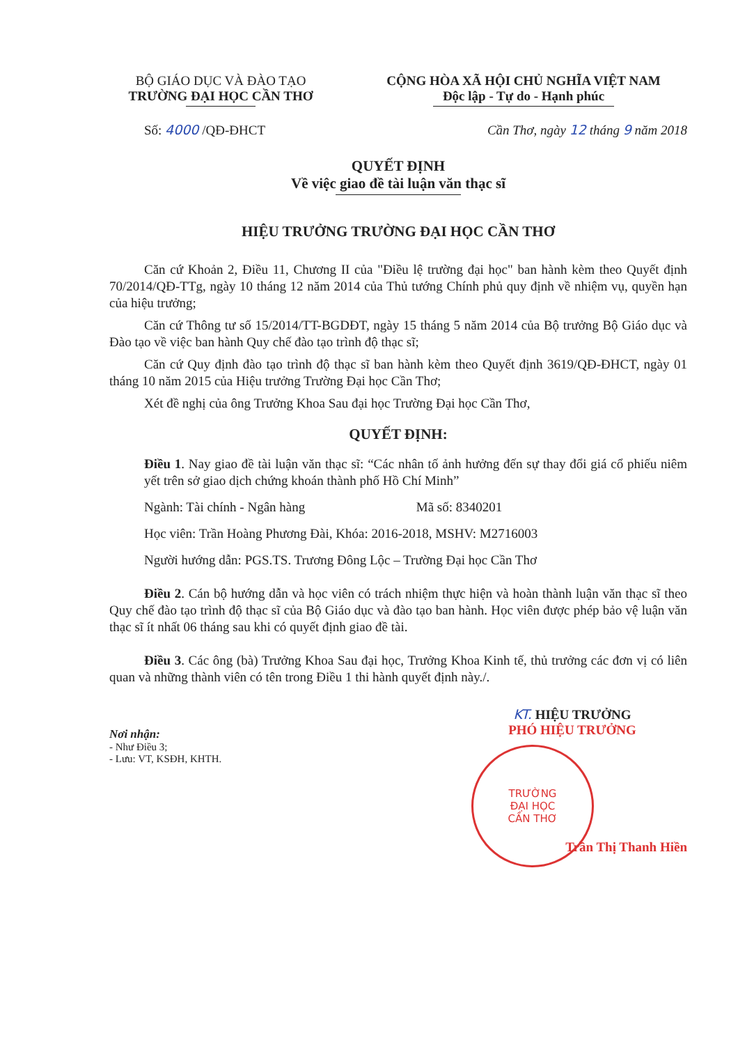BỘ GIÁO DỤC VÀ ĐÀO TẠO
TRƯỜNG ĐẠI HỌC CẦN THƠ
CỘNG HÒA XÃ HỘI CHỦ NGHĨA VIỆT NAM
Độc lập - Tự do - Hạnh phúc
Số: 4000 /QĐ-ĐHCT Cần Thơ, ngày 12 tháng 9 năm 2018
QUYẾT ĐỊNH
Về việc giao đề tài luận văn thạc sĩ
HIỆU TRƯỞNG TRƯỜNG ĐẠI HỌC CẦN THƠ
Căn cứ Khoản 2, Điều 11, Chương II của "Điều lệ trường đại học" ban hành kèm theo Quyết định 70/2014/QĐ-TTg, ngày 10 tháng 12 năm 2014 của Thủ tướng Chính phủ quy định về nhiệm vụ, quyền hạn của hiệu trưởng;
Căn cứ Thông tư số 15/2014/TT-BGDĐT, ngày 15 tháng 5 năm 2014 của Bộ trưởng Bộ Giáo dục và Đào tạo về việc ban hành Quy chế đào tạo trình độ thạc sĩ;
Căn cứ Quy định đào tạo trình độ thạc sĩ ban hành kèm theo Quyết định 3619/QĐ-ĐHCT, ngày 01 tháng 10 năm 2015 của Hiệu trưởng Trường Đại học Cần Thơ;
Xét đề nghị của ông Trưởng Khoa Sau đại học Trường Đại học Cần Thơ,
QUYẾT ĐỊNH:
Điều 1. Nay giao đề tài luận văn thạc sĩ: “Các nhân tố ảnh hưởng đến sự thay đổi giá cổ phiếu niêm yết trên sở giao dịch chứng khoán thành phố Hồ Chí Minh”
Ngành: Tài chính - Ngân hàng Mã số: 8340201
Học viên: Trần Hoàng Phương Đài, Khóa: 2016-2018, MSHV: M2716003
Người hướng dẫn: PGS.TS. Trương Đông Lộc – Trường Đại học Cần Thơ
Điều 2. Cán bộ hướng dẫn và học viên có trách nhiệm thực hiện và hoàn thành luận văn thạc sĩ theo Quy chế đào tạo trình độ thạc sĩ của Bộ Giáo dục và đào tạo ban hành. Học viên được phép bảo vệ luận văn thạc sĩ ít nhất 06 tháng sau khi có quyết định giao đề tài.
Điều 3. Các ông (bà) Trưởng Khoa Sau đại học, Trưởng Khoa Kinh tế, thủ trưởng các đơn vị có liên quan và những thành viên có tên trong Điều 1 thi hành quyết định này./.
Nơi nhận:
- Như Điều 3;
- Lưu: VT, KSĐH, KHTH.
KT. HIỆU TRƯỞNG
PHÓ HIỆU TRƯỞNG
TRƯỜNG
ĐẠI HỌC
CẦN THƠ
Trần Thị Thanh Hiền